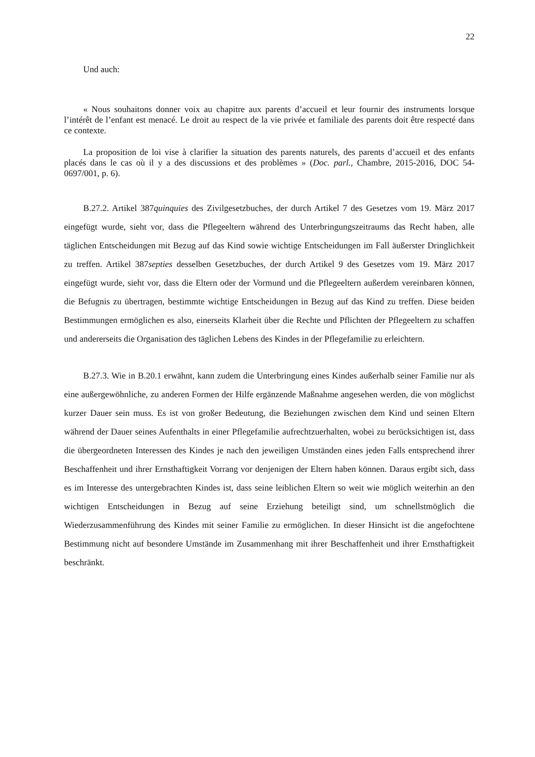22
Und auch:
« Nous souhaitons donner voix au chapitre aux parents d’accueil et leur fournir des instruments lorsque l’intérêt de l’enfant est menacé. Le droit au respect de la vie privée et familiale des parents doit être respecté dans ce contexte.
La proposition de loi vise à clarifier la situation des parents naturels, des parents d’accueil et des enfants placés dans le cas où il y a des discussions et des problèmes » (Doc. parl., Chambre, 2015-2016, DOC 54-0697/001, p. 6).
B.27.2. Artikel 387quinquies des Zivilgesetzbuches, der durch Artikel 7 des Gesetzes vom 19. März 2017 eingefügt wurde, sieht vor, dass die Pflegeeltern während des Unterbringungszeitraums das Recht haben, alle täglichen Entscheidungen mit Bezug auf das Kind sowie wichtige Entscheidungen im Fall äußerster Dringlichkeit zu treffen. Artikel 387septies desselben Gesetzbuches, der durch Artikel 9 des Gesetzes vom 19. März 2017 eingefügt wurde, sieht vor, dass die Eltern oder der Vormund und die Pflegeeltern außerdem vereinbaren können, die Befugnis zu übertragen, bestimmte wichtige Entscheidungen in Bezug auf das Kind zu treffen. Diese beiden Bestimmungen ermöglichen es also, einerseits Klarheit über die Rechte und Pflichten der Pflegeeltern zu schaffen und andererseits die Organisation des täglichen Lebens des Kindes in der Pflegefamilie zu erleichtern.
B.27.3. Wie in B.20.1 erwähnt, kann zudem die Unterbringung eines Kindes außerhalb seiner Familie nur als eine außergewöhnliche, zu anderen Formen der Hilfe ergänzende Maßnahme angesehen werden, die von möglichst kurzer Dauer sein muss. Es ist von großer Bedeutung, die Beziehungen zwischen dem Kind und seinen Eltern während der Dauer seines Aufenthalts in einer Pflegefamilie aufrechtzuerhalten, wobei zu berücksichtigen ist, dass die übergeordneten Interessen des Kindes je nach den jeweiligen Umständen eines jeden Falls entsprechend ihrer Beschaffenheit und ihrer Ernsthaftigkeit Vorrang vor denjenigen der Eltern haben können. Daraus ergibt sich, dass es im Interesse des untergebrachten Kindes ist, dass seine leiblichen Eltern so weit wie möglich weiterhin an den wichtigen Entscheidungen in Bezug auf seine Erziehung beteiligt sind, um schnellstmöglich die Wiederzusammenführung des Kindes mit seiner Familie zu ermöglichen. In dieser Hinsicht ist die angefochtene Bestimmung nicht auf besondere Umstände im Zusammenhang mit ihrer Beschaffenheit und ihrer Ernsthaftigkeit beschränkt.